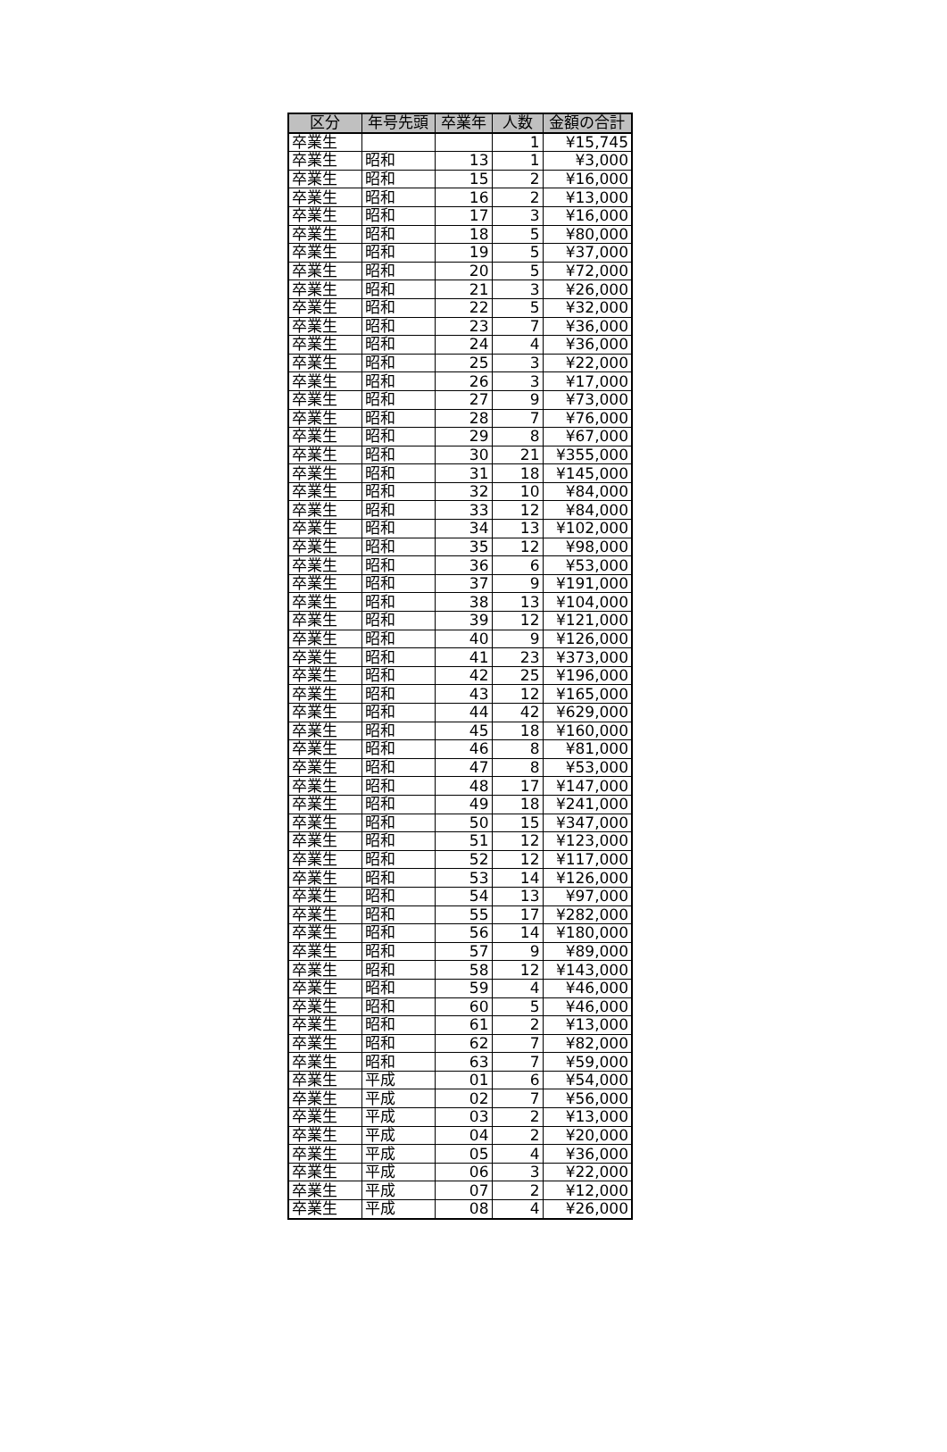| 区分 | 年号先頭 | 卒業年 | 人数 | 金額の合計 |
| --- | --- | --- | --- | --- |
| 卒業生 | | | 1 | ¥15,745 |
| 卒業生 | 昭和 | 13 | 1 | ¥3,000 |
| 卒業生 | 昭和 | 15 | 2 | ¥16,000 |
| 卒業生 | 昭和 | 16 | 2 | ¥13,000 |
| 卒業生 | 昭和 | 17 | 3 | ¥16,000 |
| 卒業生 | 昭和 | 18 | 5 | ¥80,000 |
| 卒業生 | 昭和 | 19 | 5 | ¥37,000 |
| 卒業生 | 昭和 | 20 | 5 | ¥72,000 |
| 卒業生 | 昭和 | 21 | 3 | ¥26,000 |
| 卒業生 | 昭和 | 22 | 5 | ¥32,000 |
| 卒業生 | 昭和 | 23 | 7 | ¥36,000 |
| 卒業生 | 昭和 | 24 | 4 | ¥36,000 |
| 卒業生 | 昭和 | 25 | 3 | ¥22,000 |
| 卒業生 | 昭和 | 26 | 3 | ¥17,000 |
| 卒業生 | 昭和 | 27 | 9 | ¥73,000 |
| 卒業生 | 昭和 | 28 | 7 | ¥76,000 |
| 卒業生 | 昭和 | 29 | 8 | ¥67,000 |
| 卒業生 | 昭和 | 30 | 21 | ¥355,000 |
| 卒業生 | 昭和 | 31 | 18 | ¥145,000 |
| 卒業生 | 昭和 | 32 | 10 | ¥84,000 |
| 卒業生 | 昭和 | 33 | 12 | ¥84,000 |
| 卒業生 | 昭和 | 34 | 13 | ¥102,000 |
| 卒業生 | 昭和 | 35 | 12 | ¥98,000 |
| 卒業生 | 昭和 | 36 | 6 | ¥53,000 |
| 卒業生 | 昭和 | 37 | 9 | ¥191,000 |
| 卒業生 | 昭和 | 38 | 13 | ¥104,000 |
| 卒業生 | 昭和 | 39 | 12 | ¥121,000 |
| 卒業生 | 昭和 | 40 | 9 | ¥126,000 |
| 卒業生 | 昭和 | 41 | 23 | ¥373,000 |
| 卒業生 | 昭和 | 42 | 25 | ¥196,000 |
| 卒業生 | 昭和 | 43 | 12 | ¥165,000 |
| 卒業生 | 昭和 | 44 | 42 | ¥629,000 |
| 卒業生 | 昭和 | 45 | 18 | ¥160,000 |
| 卒業生 | 昭和 | 46 | 8 | ¥81,000 |
| 卒業生 | 昭和 | 47 | 8 | ¥53,000 |
| 卒業生 | 昭和 | 48 | 17 | ¥147,000 |
| 卒業生 | 昭和 | 49 | 18 | ¥241,000 |
| 卒業生 | 昭和 | 50 | 15 | ¥347,000 |
| 卒業生 | 昭和 | 51 | 12 | ¥123,000 |
| 卒業生 | 昭和 | 52 | 12 | ¥117,000 |
| 卒業生 | 昭和 | 53 | 14 | ¥126,000 |
| 卒業生 | 昭和 | 54 | 13 | ¥97,000 |
| 卒業生 | 昭和 | 55 | 17 | ¥282,000 |
| 卒業生 | 昭和 | 56 | 14 | ¥180,000 |
| 卒業生 | 昭和 | 57 | 9 | ¥89,000 |
| 卒業生 | 昭和 | 58 | 12 | ¥143,000 |
| 卒業生 | 昭和 | 59 | 4 | ¥46,000 |
| 卒業生 | 昭和 | 60 | 5 | ¥46,000 |
| 卒業生 | 昭和 | 61 | 2 | ¥13,000 |
| 卒業生 | 昭和 | 62 | 7 | ¥82,000 |
| 卒業生 | 昭和 | 63 | 7 | ¥59,000 |
| 卒業生 | 平成 | 01 | 6 | ¥54,000 |
| 卒業生 | 平成 | 02 | 7 | ¥56,000 |
| 卒業生 | 平成 | 03 | 2 | ¥13,000 |
| 卒業生 | 平成 | 04 | 2 | ¥20,000 |
| 卒業生 | 平成 | 05 | 4 | ¥36,000 |
| 卒業生 | 平成 | 06 | 3 | ¥22,000 |
| 卒業生 | 平成 | 07 | 2 | ¥12,000 |
| 卒業生 | 平成 | 08 | 4 | ¥26,000 |